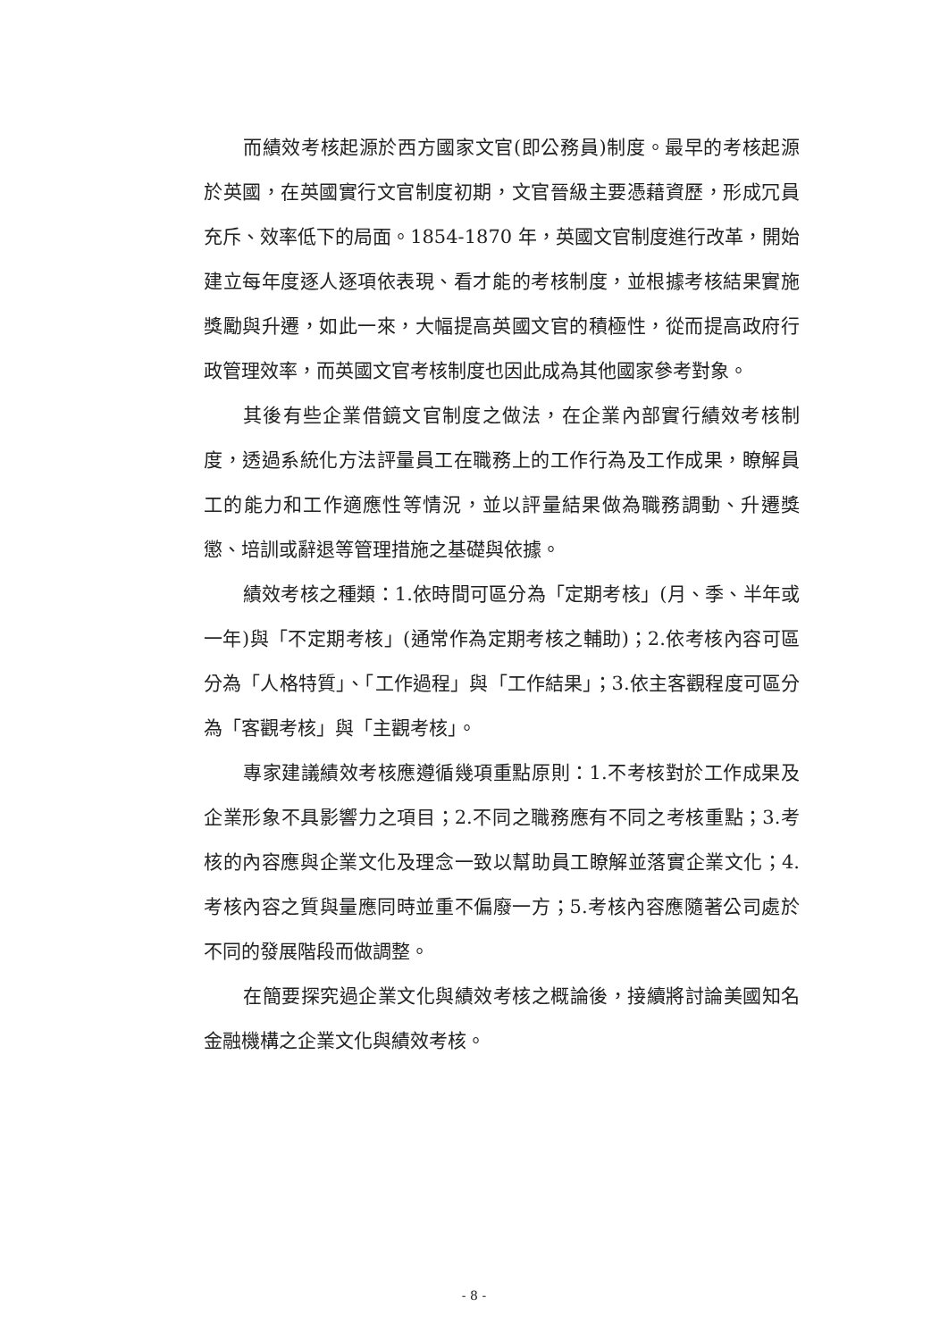而績效考核起源於西方國家文官(即公務員)制度。最早的考核起源於英國，在英國實行文官制度初期，文官晉級主要憑藉資歷，形成冗員充斥、效率低下的局面。1854-1870 年，英國文官制度進行改革，開始建立每年度逐人逐項依表現、看才能的考核制度，並根據考核結果實施獎勵與升遷，如此一來，大幅提高英國文官的積極性，從而提高政府行政管理效率，而英國文官考核制度也因此成為其他國家參考對象。
其後有些企業借鏡文官制度之做法，在企業內部實行績效考核制度，透過系統化方法評量員工在職務上的工作行為及工作成果，瞭解員工的能力和工作適應性等情況，並以評量結果做為職務調動、升遷獎懲、培訓或辭退等管理措施之基礎與依據。
績效考核之種類：1.依時間可區分為「定期考核」(月、季、半年或一年)與「不定期考核」(通常作為定期考核之輔助)；2.依考核內容可區分為「人格特質」、「工作過程」與「工作結果」；3.依主客觀程度可區分為「客觀考核」與「主觀考核」。
專家建議績效考核應遵循幾項重點原則：1.不考核對於工作成果及企業形象不具影響力之項目；2.不同之職務應有不同之考核重點；3.考核的內容應與企業文化及理念一致以幫助員工瞭解並落實企業文化；4.考核內容之質與量應同時並重不偏廢一方；5.考核內容應隨著公司處於不同的發展階段而做調整。
在簡要探究過企業文化與績效考核之概論後，接續將討論美國知名金融機構之企業文化與績效考核。
- 8 -